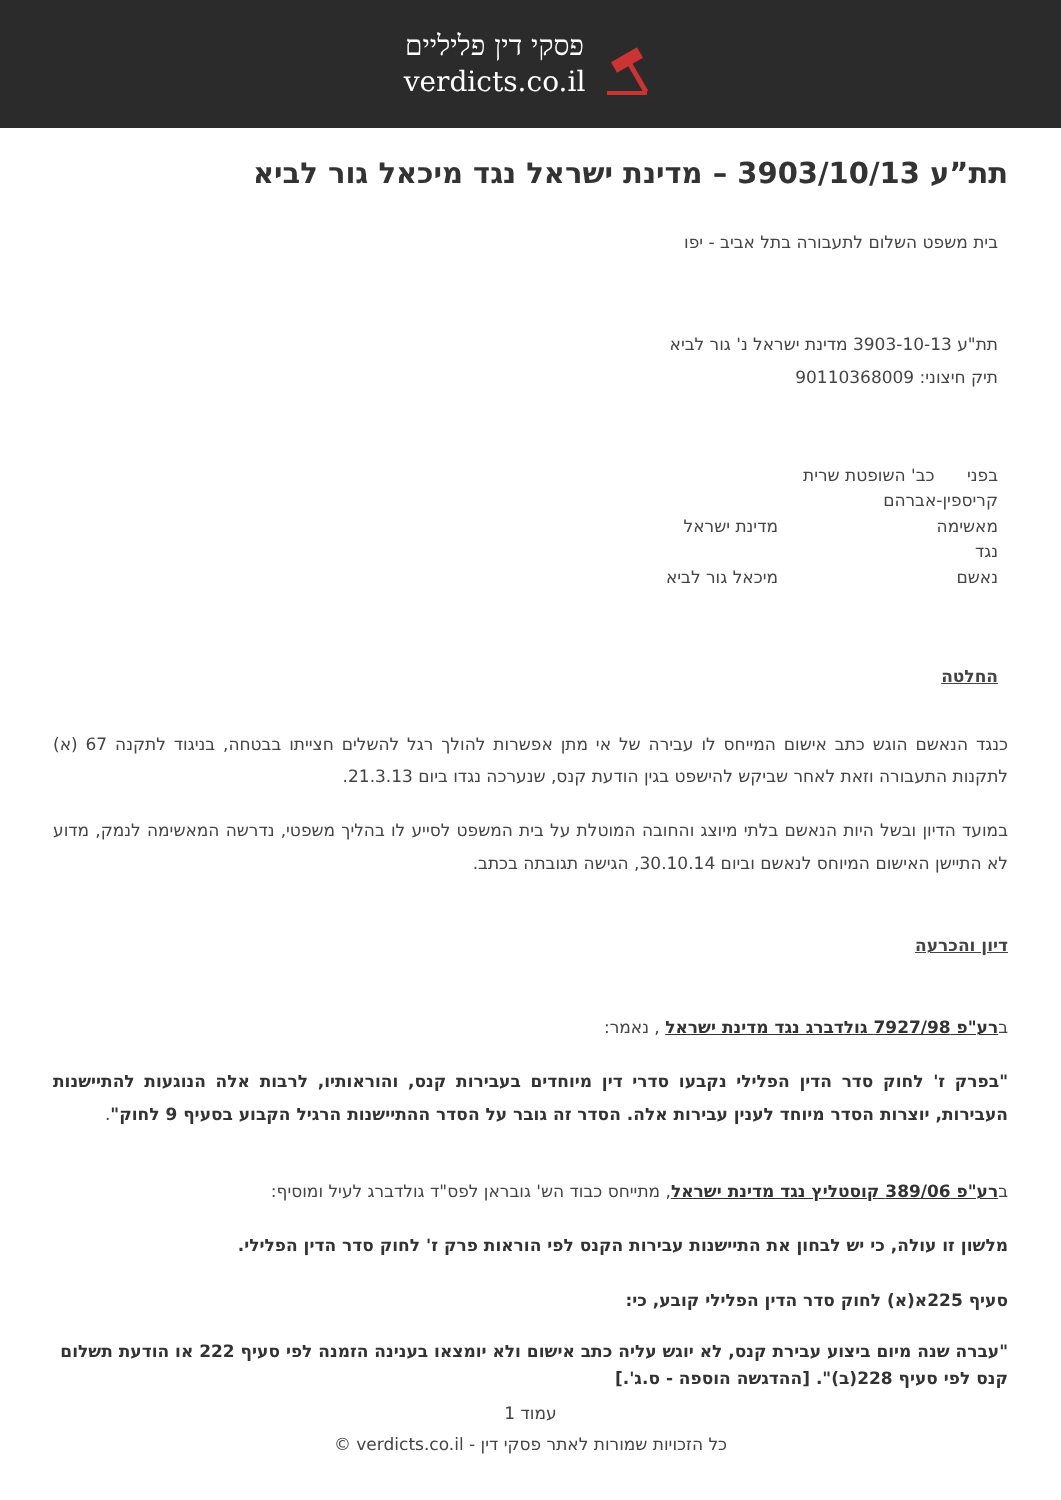פסקי דין פליליים
verdicts.co.il
תת”ע 3903/10/13 – מדינת ישראל נגד מיכאל גור לביא
בית משפט השלום לתעבורה בתל אביב - יפו
תת"ע 3903-10-13 מדינת ישראל נ' גור לביא
תיק חיצוני: 90110368009
בפני כב' השופטת שרית קריספין-אברהם
מאשימה מדינת ישראל
נגד
נאשם מיכאל גור לביא
החלטה
כנגד הנאשם הוגש כתב אישום המייחס לו עבירה של אי מתן אפשרות להולך רגל להשלים חצייתו בבטחה, בניגוד לתקנה 67 (א) לתקנות התעבורה וזאת לאחר שביקש להישפט בגין הודעת קנס, שנערכה נגדו ביום 21.3.13.
במועד הדיון ובשל היות הנאשם בלתי מיוצג והחובה המוטלת על בית המשפט לסייע לו בהליך משפטי, נדרשה המאשימה לנמק, מדוע לא התיישן האישום המיוחס לנאשם וביום 30.10.14, הגישה תגובתה בכתב.
דיון והכרעה
ברע"פ 7927/98 גולדברג נגד מדינת ישראל , נאמר:
"בפרק ז' לחוק סדר הדין הפלילי נקבעו סדרי דין מיוחדים בעבירות קנס, והוראותיו, לרבות אלה הנוגעות להתיישנות העבירות, יוצרות הסדר מיוחד לענין עבירות אלה. הסדר זה גובר על הסדר ההתיישנות הרגיל הקבוע בסעיף 9 לחוק".
ברע"פ 389/06 קוסטליץ נגד מדינת ישראל, מתייחס כבוד הש' גובראן לפס"ד גולדברג לעיל ומוסיף:
מלשון זו עולה, כי יש לבחון את התיישנות עבירות הקנס לפי הוראות פרק ז' לחוק סדר הדין הפלילי.
סעיף 225א(א) לחוק סדר הדין הפלילי קובע, כי:
"עברה שנה מיום ביצוע עבירת קנס, לא יוגש עליה כתב אישום ולא יומצאו בענינה הזמנה לפי סעיף 222 או הודעת תשלום קנס לפי סעיף 228(ב)". [ההדגשה הוספה - ס.ג'.]
עמוד 1
כל הזכויות שמורות לאתר פסקי דין - verdicts.co.il ©